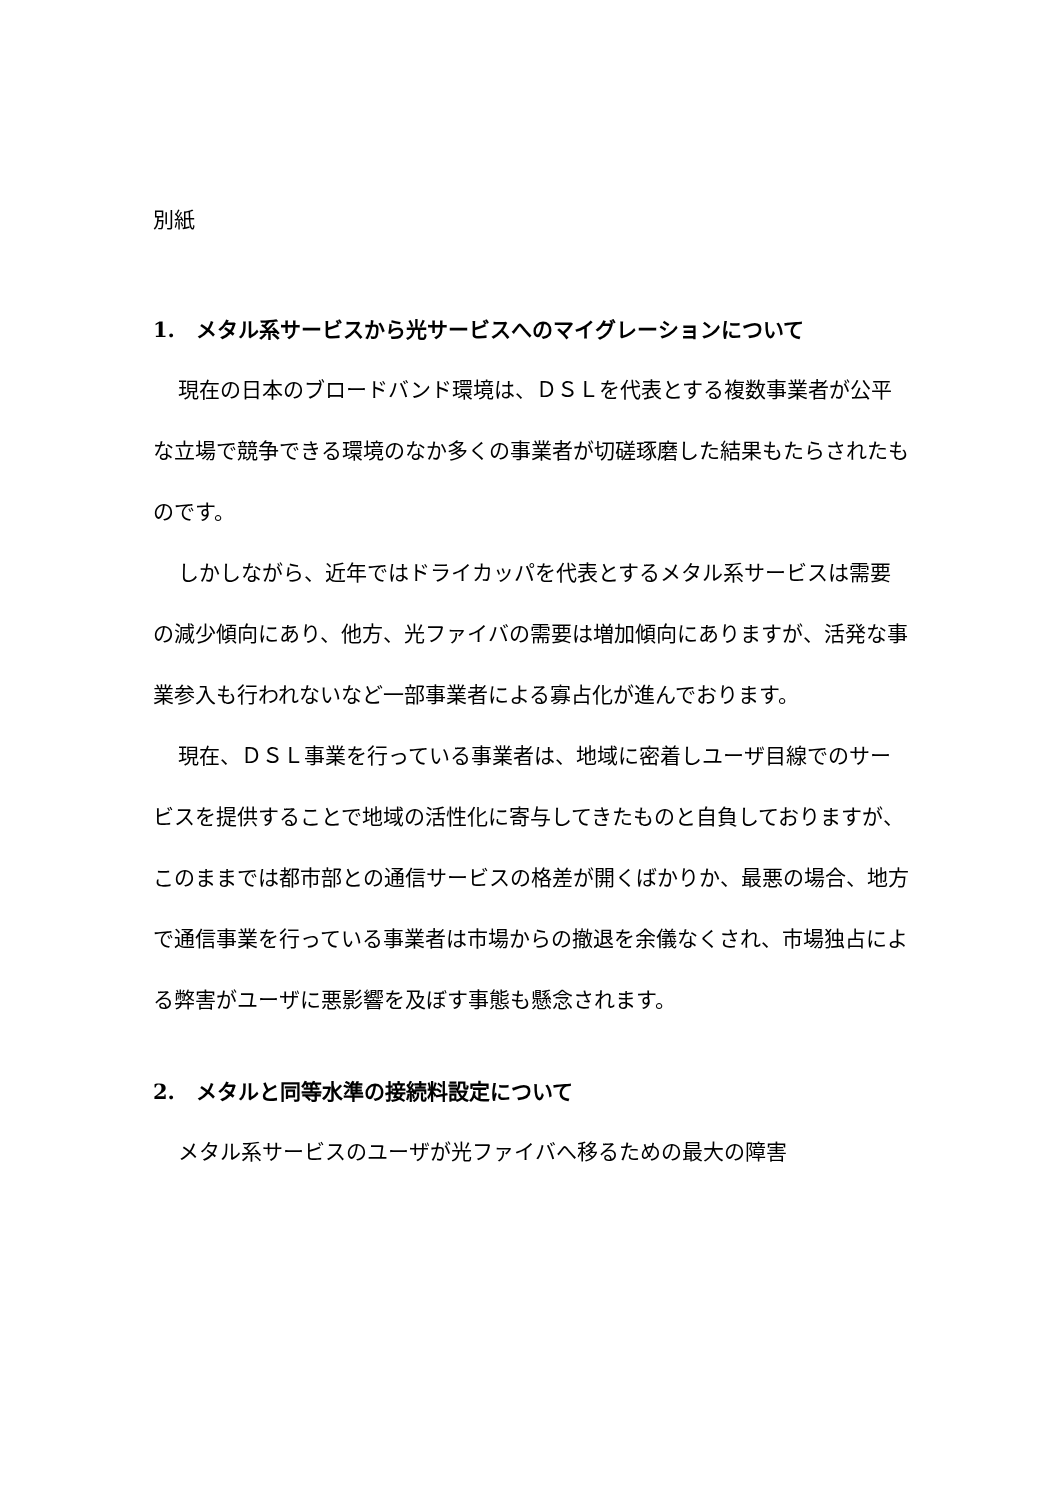別紙
1.　メタル系サービスから光サービスへのマイグレーションについて
現在の日本のブロードバンド環境は、ＤＳＬを代表とする複数事業者が公平な立場で競争できる環境のなか多くの事業者が切磋琢磨した結果もたらされたものです。
しかしながら、近年ではドライカッパを代表とするメタル系サービスは需要の減少傾向にあり、他方、光ファイバの需要は増加傾向にありますが、活発な事業参入も行われないなど一部事業者による寡占化が進んでおります。
現在、ＤＳＬ事業を行っている事業者は、地域に密着しユーザ目線でのサービスを提供することで地域の活性化に寄与してきたものと自負しておりますが、このままでは都市部との通信サービスの格差が開くばかりか、最悪の場合、地方で通信事業を行っている事業者は市場からの撤退を余儀なくされ、市場独占による弊害がユーザに悪影響を及ぼす事態も懸念されます。
2.　メタルと同等水準の接続料設定について
メタル系サービスのユーザが光ファイバへ移るための最大の障害